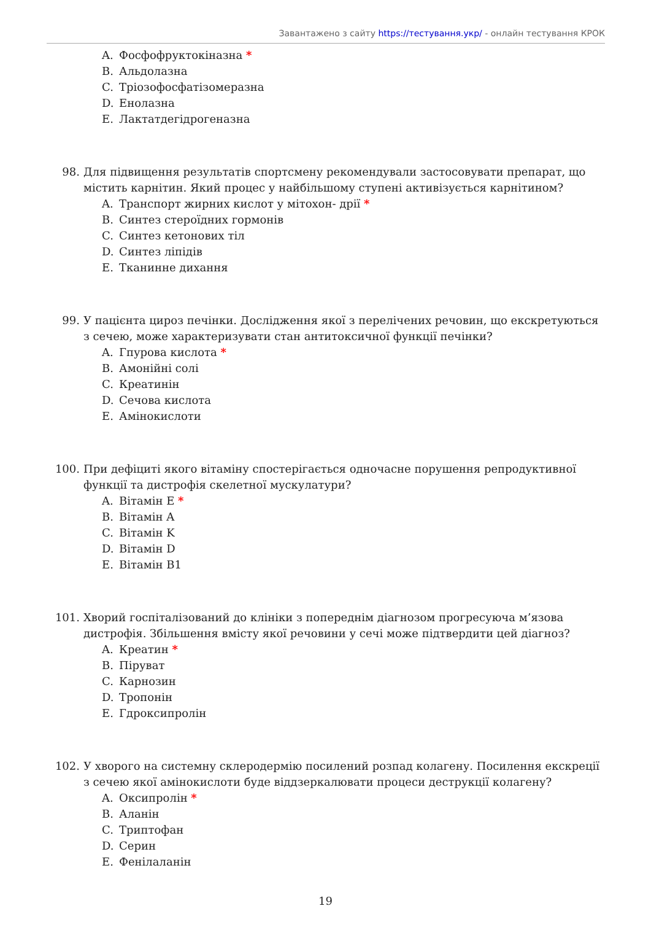Завантажено з сайту https://тестування.укр/ - онлайн тестування КРОК
A. Фосфофруктокіназна *
B. Альдолазна
C. Тріозофосфатізомеразна
D. Енолазна
E. Лактатдегідрогеназна
98. Для підвищення результатів спортсмену рекомендували застосовувати препарат, що містить карнітин. Який процес у найбільшому ступені активізується карнітином?
A. Транспорт жирних кислот у мітохон- дрії *
B. Синтез стероїдних гормонів
C. Синтез кетонових тіл
D. Синтез ліпідів
E. Тканинне дихання
99. У пацієнта цироз печінки. Дослідження якої з перелічених речовин, що екскретуються з сечею, може характеризувати стан антитоксичної функції печінки?
A. Гпурова кислота *
B. Амонійні солі
C. Креатинін
D. Сечова кислота
E. Амінокислоти
100. При дефіциті якого вітаміну спостерігається одночасне порушення репродуктивної функції та дистрофія скелетної мускулатури?
A. Вітамін E *
B. Вітамін A
C. Вітамін K
D. Вітамін D
E. Вітамін B1
101. Хворий госпіталізований до клініки з попереднім діагнозом прогресуюча м’язова дистрофія. Збільшення вмісту якої речовини у сечі може підтвердити цей діагноз?
A. Креатин *
B. Піруват
C. Карнозин
D. Тропонін
E. Гдроксипролін
102. У хворого на системну склеродермію посилений розпад колагену. Посилення екскреції з сечею якої амінокислоти буде віддзеркалювати процеси деструкції колагену?
A. Оксипролін *
B. Аланін
C. Триптофан
D. Серин
E. Фенілаланін
19